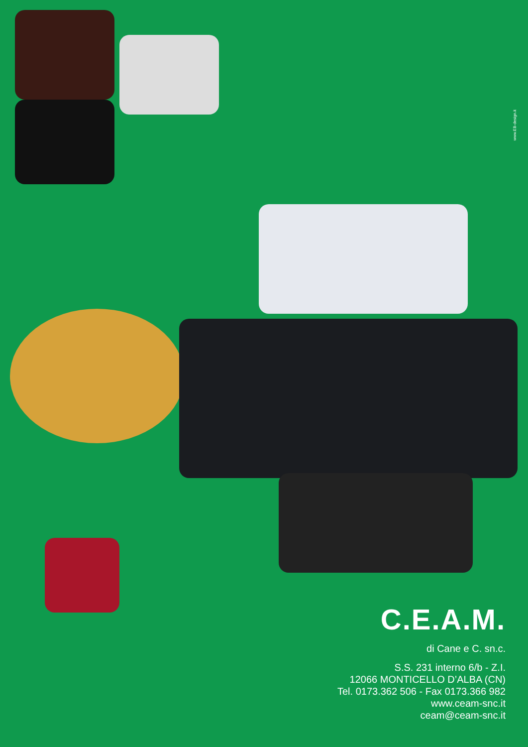www.EB-design.it
C.E.A.M.
di Cane e C. sn.c.
S.S. 231 interno 6/b - Z.I.
12066 MONTICELLO D’ALBA (CN)
Tel. 0173.362 506 - Fax 0173.366 982
www.ceam-snc.it
ceam@ceam-snc.it